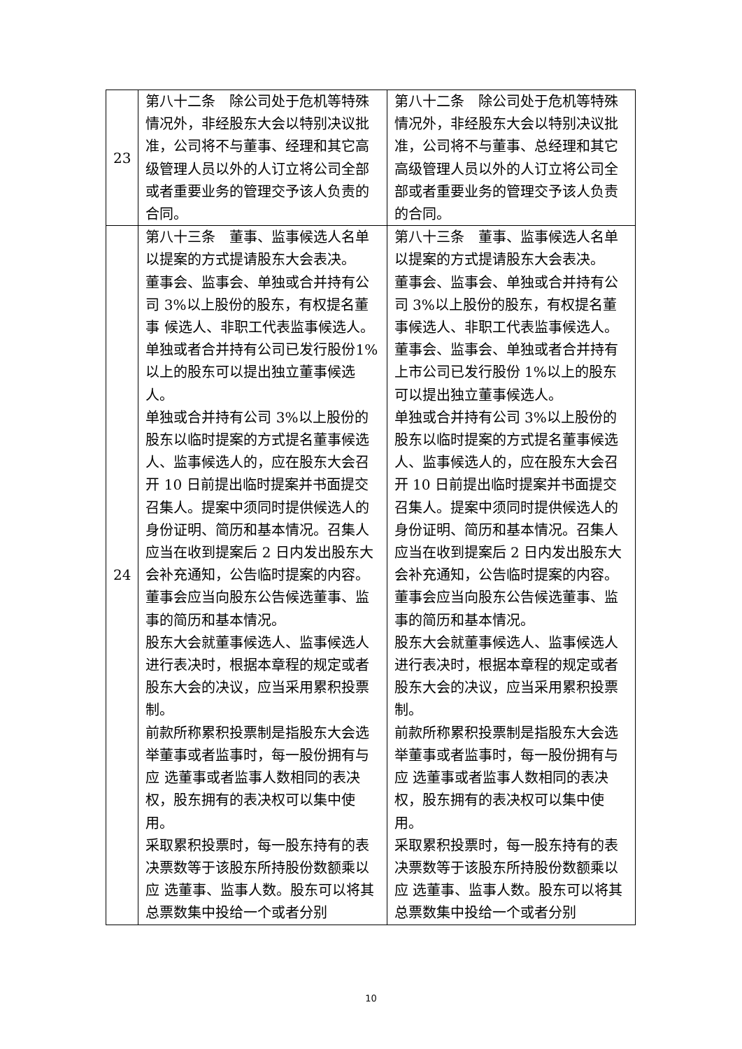| 23 | 第八十二条 除公司处于危机等特殊情况外，非经股东大会以特别决议批准，公司将不与董事、经理和其它高级管理人员以外的人订立将公司全部或者重要业务的管理交予该人负责的合同。 | 第八十二条 除公司处于危机等特殊情况外，非经股东大会以特别决议批准，公司将不与董事、总经理和其它高级管理人员以外的人订立将公司全部或者重要业务的管理交予该人负责的合同。 |
| 24 | 第八十三条 董事、监事候选人名单以提案的方式提请股东大会表决。 董事会、监事会、单独或合并持有公司 3%以上股份的股东，有权提名董事 候选人、非职工代表监事候选人。单独或者合并持有公司已发行股份1%以上的股东可以提出独立董事候选人。 单独或合并持有公司 3%以上股份的股东以临时提案的方式提名董事候选人、监事候选人的，应在股东大会召开 10 日前提出临时提案并书面提交召集人。提案中须同时提供候选人的身份证明、简历和基本情况。召集人应当在收到提案后 2 日内发出股东大会补充通知，公告临时提案的内容。 董事会应当向股东公告候选董事、监事的简历和基本情况。 股东大会就董事候选人、监事候选人进行表决时，根据本章程的规定或者股东大会的决议，应当采用累积投票制。 前款所称累积投票制是指股东大会选举董事或者监事时，每一股份拥有与应 选董事或者监事人数相同的表决权，股东拥有的表决权可以集中使用。 采取累积投票时，每一股东持有的表决票数等于该股东所持股份数额乘以应 选董事、监事人数。股东可以将其总票数集中投给一个或者分别 | 第八十三条 董事、监事候选人名单以提案的方式提请股东大会表决。 董事会、监事会、单独或合并持有公司 3%以上股份的股东，有权提名董事候选人、非职工代表监事候选人。董事会、监事会、单独或者合并持有上市公司已发行股份 1%以上的股东可以提出独立董事候选人。 单独或合并持有公司 3%以上股份的股东以临时提案的方式提名董事候选人、监事候选人的，应在股东大会召开 10 日前提出临时提案并书面提交召集人。提案中须同时提供候选人的身份证明、简历和基本情况。召集人应当在收到提案后 2 日内发出股东大会补充通知，公告临时提案的内容。 董事会应当向股东公告候选董事、监事的简历和基本情况。 股东大会就董事候选人、监事候选人进行表决时，根据本章程的规定或者股东大会的决议，应当采用累积投票制。 前款所称累积投票制是指股东大会选举董事或者监事时，每一股份拥有与应 选董事或者监事人数相同的表决权，股东拥有的表决权可以集中使用。 采取累积投票时，每一股东持有的表决票数等于该股东所持股份数额乘以应 选董事、监事人数。股东可以将其总票数集中投给一个或者分别 |
10